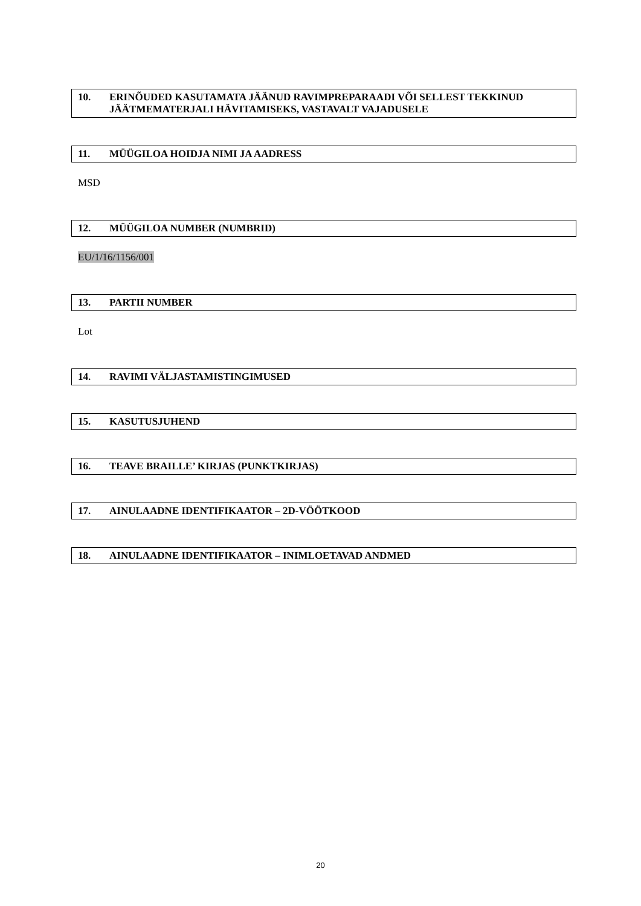10. ERINÕUDED KASUTAMATA JÄÄNUD RAVIMPREPARAADI VÕI SELLEST TEKKINUD JÄÄTMEMATERJALI HÄVITAMISEKS, VASTAVALT VAJADUSELE
11. MÜÜGILOA HOIDJA NIMI JA AADRESS
MSD
12. MÜÜGILOA NUMBER (NUMBRID)
EU/1/16/1156/001
13. PARTII NUMBER
Lot
14. RAVIMI VÄLJASTAMISTINGIMUSED
15. KASUTUSJUHEND
16. TEAVE BRAILLE’ KIRJAS (PUNKTKIRJAS)
17. AINULAADNE IDENTIFIKAATOR – 2D-VÖÖTKOOD
18. AINULAADNE IDENTIFIKAATOR – INIMLOETAVAD ANDMED
20